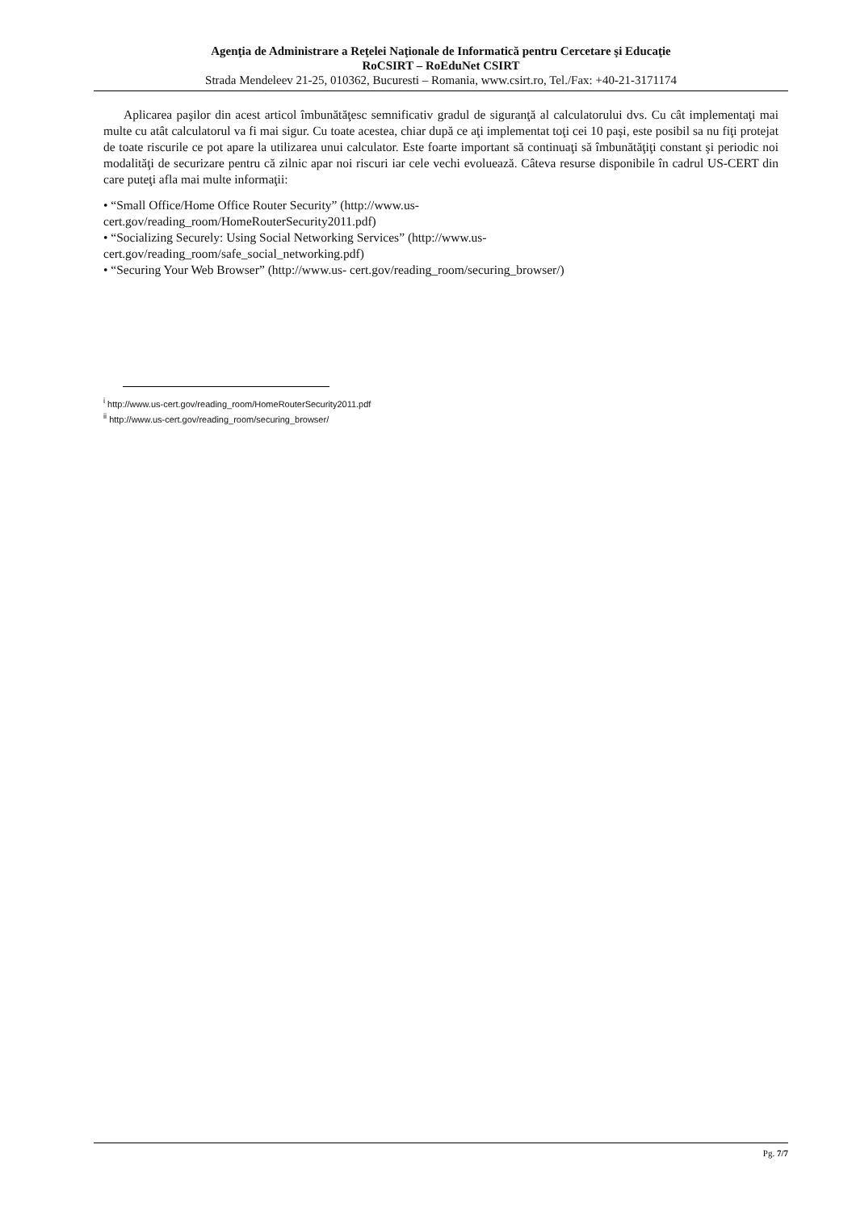Agenţia de Administrare a Reţelei Naţionale de Informatică pentru Cercetare şi Educaţie
RoCSIRT – RoEduNet CSIRT
Strada Mendeleev 21-25, 010362, Bucuresti – Romania, www.csirt.ro, Tel./Fax: +40-21-3171174
Aplicarea paşilor din acest articol îmbunătăţesc semnificativ gradul de siguranţă al calculatorului dvs. Cu cât implementaţi mai multe cu atât calculatorul va fi mai sigur. Cu toate acestea, chiar după ce aţi implementat toţi cei 10 paşi, este posibil sa nu fiţi protejat de toate riscurile ce pot apare la utilizarea unui calculator. Este foarte important să continuaţi să îmbunătăţiţi constant şi periodic noi modalităţi de securizare pentru că zilnic apar noi riscuri iar cele vechi evoluează. Câteva resurse disponibile în cadrul US-CERT din care puteţi afla mai multe informaţii:
• “Small Office/Home Office Router Security” (http://www.us-
cert.gov/reading_room/HomeRouterSecurity2011.pdf)
• “Socializing Securely: Using Social Networking Services” (http://www.us-
cert.gov/reading_room/safe_social_networking.pdf)
• “Securing Your Web Browser” (http://www.us- cert.gov/reading_room/securing_browser/)
<sup>i</sup> http://www.us-cert.gov/reading_room/HomeRouterSecurity2011.pdf
<sup>ii</sup> http://www.us-cert.gov/reading_room/securing_browser/
Pg. 7/7